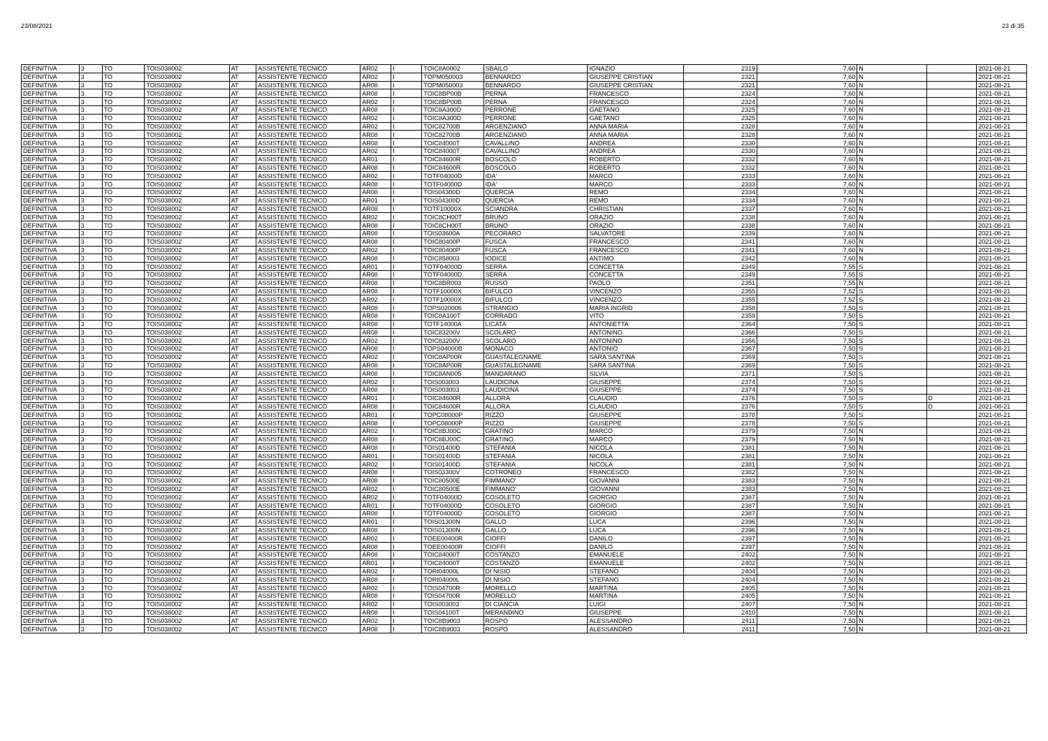23/08/2021 23 di 35
| DEFINITIVA | 3 | TO | TOIS038002 | AT | ASSISTENTE TECNICO | AR02 | I | TOIC8A0002 | SBAILO | IGNAZIO | 2319 | 7,60 | N | | 2021-08-21 |
| DEFINITIVA | 3 | TO | TOIS038002 | AT | ASSISTENTE TECNICO | AR02 | I | TOPM050003 | BENNARDO | GIUSEPPE CRISTIAN | 2321 | 7,60 | N | | 2021-08-21 |
| DEFINITIVA | 3 | TO | TOIS038002 | AT | ASSISTENTE TECNICO | AR08 | I | TOPM050003 | BENNARDO | GIUSEPPE CRISTIAN | 2321 | 7,60 | N | | 2021-08-21 |
| DEFINITIVA | 3 | TO | TOIS038002 | AT | ASSISTENTE TECNICO | AR08 | I | TOIC8BP00B | PERNA | FRANCESCO | 2324 | 7,60 | N | | 2021-08-21 |
| DEFINITIVA | 3 | TO | TOIS038002 | AT | ASSISTENTE TECNICO | AR02 | I | TOIC8BP00B | PERNA | FRANCESCO | 2324 | 7,60 | N | | 2021-08-21 |
| DEFINITIVA | 3 | TO | TOIS038002 | AT | ASSISTENTE TECNICO | AR08 | I | TOIC8A300D | PERRONE | GAETANO | 2325 | 7,60 | N | | 2021-08-21 |
| DEFINITIVA | 3 | TO | TOIS038002 | AT | ASSISTENTE TECNICO | AR02 | I | TOIC8A300D | PERRONE | GAETANO | 2325 | 7,60 | N | | 2021-08-21 |
| DEFINITIVA | 3 | TO | TOIS038002 | AT | ASSISTENTE TECNICO | AR02 | I | TOIC82700B | ARGENZIANO | ANNA MARIA | 2328 | 7,60 | N | | 2021-08-21 |
| DEFINITIVA | 3 | TO | TOIS038002 | AT | ASSISTENTE TECNICO | AR08 | I | TOIC82700B | ARGENZIANO | ANNA MARIA | 2328 | 7,60 | N | | 2021-08-21 |
| DEFINITIVA | 3 | TO | TOIS038002 | AT | ASSISTENTE TECNICO | AR08 | I | TOIC84000T | CAVALLINO | ANDREA | 2330 | 7,60 | N | | 2021-08-21 |
| DEFINITIVA | 3 | TO | TOIS038002 | AT | ASSISTENTE TECNICO | AR02 | I | TOIC84000T | CAVALLINO | ANDREA | 2330 | 7,60 | N | | 2021-08-21 |
| DEFINITIVA | 3 | TO | TOIS038002 | AT | ASSISTENTE TECNICO | AR01 | I | TOIC84600R | BOSCOLO | ROBERTO | 2332 | 7,60 | N | | 2021-08-21 |
| DEFINITIVA | 3 | TO | TOIS038002 | AT | ASSISTENTE TECNICO | AR08 | I | TOIC84600R | BOSCOLO | ROBERTO | 2332 | 7,60 | N | | 2021-08-21 |
| DEFINITIVA | 3 | TO | TOIS038002 | AT | ASSISTENTE TECNICO | AR02 | I | TOTF04000D | IDA' | MARCO | 2333 | 7,60 | N | | 2021-08-21 |
| DEFINITIVA | 3 | TO | TOIS038002 | AT | ASSISTENTE TECNICO | AR08 | I | TOTF04000D | IDA' | MARCO | 2333 | 7,60 | N | | 2021-08-21 |
| DEFINITIVA | 3 | TO | TOIS038002 | AT | ASSISTENTE TECNICO | AR08 | I | TOIS04300D | QUERCIA | REMO | 2334 | 7,60 | N | | 2021-08-21 |
| DEFINITIVA | 3 | TO | TOIS038002 | AT | ASSISTENTE TECNICO | AR01 | I | TOIS04300D | QUERCIA | REMO | 2334 | 7,60 | N | | 2021-08-21 |
| DEFINITIVA | 3 | TO | TOIS038002 | AT | ASSISTENTE TECNICO | AR08 | I | TOTF10000X | SCIANDRA | CHRISTIAN | 2337 | 7,60 | N | | 2021-08-21 |
| DEFINITIVA | 3 | TO | TOIS038002 | AT | ASSISTENTE TECNICO | AR02 | I | TOIC8CH00T | BRUNO | ORAZIO | 2338 | 7,60 | N | | 2021-08-21 |
| DEFINITIVA | 3 | TO | TOIS038002 | AT | ASSISTENTE TECNICO | AR08 | I | TOIC8CH00T | BRUNO | ORAZIO | 2338 | 7,60 | N | | 2021-08-21 |
| DEFINITIVA | 3 | TO | TOIS038002 | AT | ASSISTENTE TECNICO | AR08 | I | TOIS03600A | PECORARO | SALVATORE | 2339 | 7,60 | N | | 2021-08-21 |
| DEFINITIVA | 3 | TO | TOIS038002 | AT | ASSISTENTE TECNICO | AR08 | I | TOIC80400P | FUSCA | FRANCESCO | 2341 | 7,60 | N | | 2021-08-21 |
| DEFINITIVA | 3 | TO | TOIS038002 | AT | ASSISTENTE TECNICO | AR02 | I | TOIC80400P | FUSCA | FRANCESCO | 2341 | 7,60 | N | | 2021-08-21 |
| DEFINITIVA | 3 | TO | TOIS038002 | AT | ASSISTENTE TECNICO | AR08 | I | TOIC858003 | IODICE | ANTIMO | 2342 | 7,60 | N | | 2021-08-21 |
| DEFINITIVA | 3 | TO | TOIS038002 | AT | ASSISTENTE TECNICO | AR01 | I | TOTF04000D | SERRA | CONCETTA | 2349 | 7,55 | S | | 2021-08-21 |
| DEFINITIVA | 3 | TO | TOIS038002 | AT | ASSISTENTE TECNICO | AR08 | I | TOTF04000D | SERRA | CONCETTA | 2349 | 7,55 | S | | 2021-08-21 |
| DEFINITIVA | 3 | TO | TOIS038002 | AT | ASSISTENTE TECNICO | AR08 | I | TOIC8BR003 | RUSSO | PAOLO | 2351 | 7,55 | N | | 2021-08-21 |
| DEFINITIVA | 3 | TO | TOIS038002 | AT | ASSISTENTE TECNICO | AR08 | I | TOTF10000X | BIFULCO | VINCENZO | 2355 | 7,52 | S | | 2021-08-21 |
| DEFINITIVA | 3 | TO | TOIS038002 | AT | ASSISTENTE TECNICO | AR02 | I | TOTF10000X | BIFULCO | VINCENZO | 2355 | 7,52 | S | | 2021-08-21 |
| DEFINITIVA | 3 | TO | TOIS038002 | AT | ASSISTENTE TECNICO | AR08 | I | TOPS020006 | STRANGIO | MARIA INGRID | 2358 | 7,50 | S | | 2021-08-21 |
| DEFINITIVA | 3 | TO | TOIS038002 | AT | ASSISTENTE TECNICO | AR08 | I | TOIC8A100T | CORRADO | VITO | 2359 | 7,50 | S | | 2021-08-21 |
| DEFINITIVA | 3 | TO | TOIS038002 | AT | ASSISTENTE TECNICO | AR08 | I | TOTF14000A | LICATA | ANTONIETTA | 2364 | 7,50 | S | | 2021-08-21 |
| DEFINITIVA | 3 | TO | TOIS038002 | AT | ASSISTENTE TECNICO | AR08 | I | TOIC83200V | SCOLARO | ANTONINO | 2366 | 7,50 | S | | 2021-08-21 |
| DEFINITIVA | 3 | TO | TOIS038002 | AT | ASSISTENTE TECNICO | AR02 | I | TOIC83200V | SCOLARO | ANTONINO | 2366 | 7,50 | S | | 2021-08-21 |
| DEFINITIVA | 3 | TO | TOIS038002 | AT | ASSISTENTE TECNICO | AR08 | I | TOPS04000B | MONACO | ANTONIO | 2367 | 7,50 | S | | 2021-08-21 |
| DEFINITIVA | 3 | TO | TOIS038002 | AT | ASSISTENTE TECNICO | AR02 | I | TOIC8AP00R | GUASTALEGNAME | SARA SANTINA | 2369 | 7,50 | S | | 2021-08-21 |
| DEFINITIVA | 3 | TO | TOIS038002 | AT | ASSISTENTE TECNICO | AR08 | I | TOIC8AP00R | GUASTALEGNAME | SARA SANTINA | 2369 | 7,50 | S | | 2021-08-21 |
| DEFINITIVA | 3 | TO | TOIS038002 | AT | ASSISTENTE TECNICO | AR08 | I | TOIC8AN005 | MANDARANO | SILVIA | 2371 | 7,50 | S | | 2021-08-21 |
| DEFINITIVA | 3 | TO | TOIS038002 | AT | ASSISTENTE TECNICO | AR02 | I | TOIS003003 | LAUDICINA | GIUSEPPE | 2374 | 7,50 | S | | 2021-08-21 |
| DEFINITIVA | 3 | TO | TOIS038002 | AT | ASSISTENTE TECNICO | AR08 | I | TOIS003003 | LAUDICINA | GIUSEPPE | 2374 | 7,50 | S | | 2021-08-21 |
| DEFINITIVA | 3 | TO | TOIS038002 | AT | ASSISTENTE TECNICO | AR01 | I | TOIC84600R | ALLORA | CLAUDIO | 2376 | 7,50 | S | D | 2021-08-21 |
| DEFINITIVA | 3 | TO | TOIS038002 | AT | ASSISTENTE TECNICO | AR08 | I | TOIC84600R | ALLORA | CLAUDIO | 2376 | 7,50 | S | D | 2021-08-21 |
| DEFINITIVA | 3 | TO | TOIS038002 | AT | ASSISTENTE TECNICO | AR01 | I | TOPC08000P | RIZZO | GIUSEPPE | 2378 | 7,50 | S | | 2021-08-21 |
| DEFINITIVA | 3 | TO | TOIS038002 | AT | ASSISTENTE TECNICO | AR08 | I | TOPC08000P | RIZZO | GIUSEPPE | 2378 | 7,50 | S | | 2021-08-21 |
| DEFINITIVA | 3 | TO | TOIS038002 | AT | ASSISTENTE TECNICO | AR02 | I | TOIC8BJ00C | GRATINO | MARCO | 2379 | 7,50 | N | | 2021-08-21 |
| DEFINITIVA | 3 | TO | TOIS038002 | AT | ASSISTENTE TECNICO | AR08 | I | TOIC8BJ00C | GRATINO | MARCO | 2379 | 7,50 | N | | 2021-08-21 |
| DEFINITIVA | 3 | TO | TOIS038002 | AT | ASSISTENTE TECNICO | AR08 | I | TOIS01400D | STEFANIA | NICOLA | 2381 | 7,50 | N | | 2021-08-21 |
| DEFINITIVA | 3 | TO | TOIS038002 | AT | ASSISTENTE TECNICO | AR01 | I | TOIS01400D | STEFANIA | NICOLA | 2381 | 7,50 | N | | 2021-08-21 |
| DEFINITIVA | 3 | TO | TOIS038002 | AT | ASSISTENTE TECNICO | AR02 | I | TOIS01400D | STEFANIA | NICOLA | 2381 | 7,50 | N | | 2021-08-21 |
| DEFINITIVA | 3 | TO | TOIS038002 | AT | ASSISTENTE TECNICO | AR08 | I | TOIS03300V | COTRONEO | FRANCESCO | 2382 | 7,50 | N | | 2021-08-21 |
| DEFINITIVA | 3 | TO | TOIS038002 | AT | ASSISTENTE TECNICO | AR08 | I | TOIC80500E | FIMMANO' | GIOVANNI | 2383 | 7,50 | N | | 2021-08-21 |
| DEFINITIVA | 3 | TO | TOIS038002 | AT | ASSISTENTE TECNICO | AR02 | I | TOIC80500E | FIMMANO' | GIOVANNI | 2383 | 7,50 | N | | 2021-08-21 |
| DEFINITIVA | 3 | TO | TOIS038002 | AT | ASSISTENTE TECNICO | AR02 | I | TOTF04000D | COSOLETO | GIORGIO | 2387 | 7,50 | N | | 2021-08-21 |
| DEFINITIVA | 3 | TO | TOIS038002 | AT | ASSISTENTE TECNICO | AR01 | I | TOTF04000D | COSOLETO | GIORGIO | 2387 | 7,50 | N | | 2021-08-21 |
| DEFINITIVA | 3 | TO | TOIS038002 | AT | ASSISTENTE TECNICO | AR08 | I | TOTF04000D | COSOLETO | GIORGIO | 2387 | 7,50 | N | | 2021-08-21 |
| DEFINITIVA | 3 | TO | TOIS038002 | AT | ASSISTENTE TECNICO | AR01 | I | TOIS01300N | GALLO | LUCA | 2396 | 7,50 | N | | 2021-08-21 |
| DEFINITIVA | 3 | TO | TOIS038002 | AT | ASSISTENTE TECNICO | AR08 | I | TOIS01300N | GALLO | LUCA | 2396 | 7,50 | N | | 2021-08-21 |
| DEFINITIVA | 3 | TO | TOIS038002 | AT | ASSISTENTE TECNICO | AR02 | I | TOEE00400R | CIOFFI | DANILO | 2397 | 7,50 | N | | 2021-08-21 |
| DEFINITIVA | 3 | TO | TOIS038002 | AT | ASSISTENTE TECNICO | AR08 | I | TOEE00400R | CIOFFI | DANILO | 2397 | 7,50 | N | | 2021-08-21 |
| DEFINITIVA | 3 | TO | TOIS038002 | AT | ASSISTENTE TECNICO | AR08 | I | TOIC84000T | COSTANZO | EMANUELE | 2402 | 7,50 | N | | 2021-08-21 |
| DEFINITIVA | 3 | TO | TOIS038002 | AT | ASSISTENTE TECNICO | AR01 | I | TOIC84000T | COSTANZO | EMANUELE | 2402 | 7,50 | N | | 2021-08-21 |
| DEFINITIVA | 3 | TO | TOIS038002 | AT | ASSISTENTE TECNICO | AR02 | I | TORI04000L | DI NISIO | STEFANO | 2404 | 7,50 | N | | 2021-08-21 |
| DEFINITIVA | 3 | TO | TOIS038002 | AT | ASSISTENTE TECNICO | AR08 | I | TORI04000L | DI NISIO | STEFANO | 2404 | 7,50 | N | | 2021-08-21 |
| DEFINITIVA | 3 | TO | TOIS038002 | AT | ASSISTENTE TECNICO | AR02 | I | TOIS04700R | MORELLO | MARTINA | 2405 | 7,50 | N | | 2021-08-21 |
| DEFINITIVA | 3 | TO | TOIS038002 | AT | ASSISTENTE TECNICO | AR08 | I | TOIS04700R | MORELLO | MARTINA | 2405 | 7,50 | N | | 2021-08-21 |
| DEFINITIVA | 3 | TO | TOIS038002 | AT | ASSISTENTE TECNICO | AR02 | I | TOIS003003 | DI CIANCIA | LUIGI | 2407 | 7,50 | N | | 2021-08-21 |
| DEFINITIVA | 3 | TO | TOIS038002 | AT | ASSISTENTE TECNICO | AR08 | I | TOIS04100T | MERANDINO | GIUSEPPE | 2410 | 7,50 | N | | 2021-08-21 |
| DEFINITIVA | 3 | TO | TOIS038002 | AT | ASSISTENTE TECNICO | AR02 | I | TOIC8B9003 | ROSPO | ALESSANDRO | 2411 | 7,50 | N | | 2021-08-21 |
| DEFINITIVA | 3 | TO | TOIS038002 | AT | ASSISTENTE TECNICO | AR08 | I | TOIC8B9003 | ROSPO | ALESSANDRO | 2411 | 7,50 | N | | 2021-08-21 |